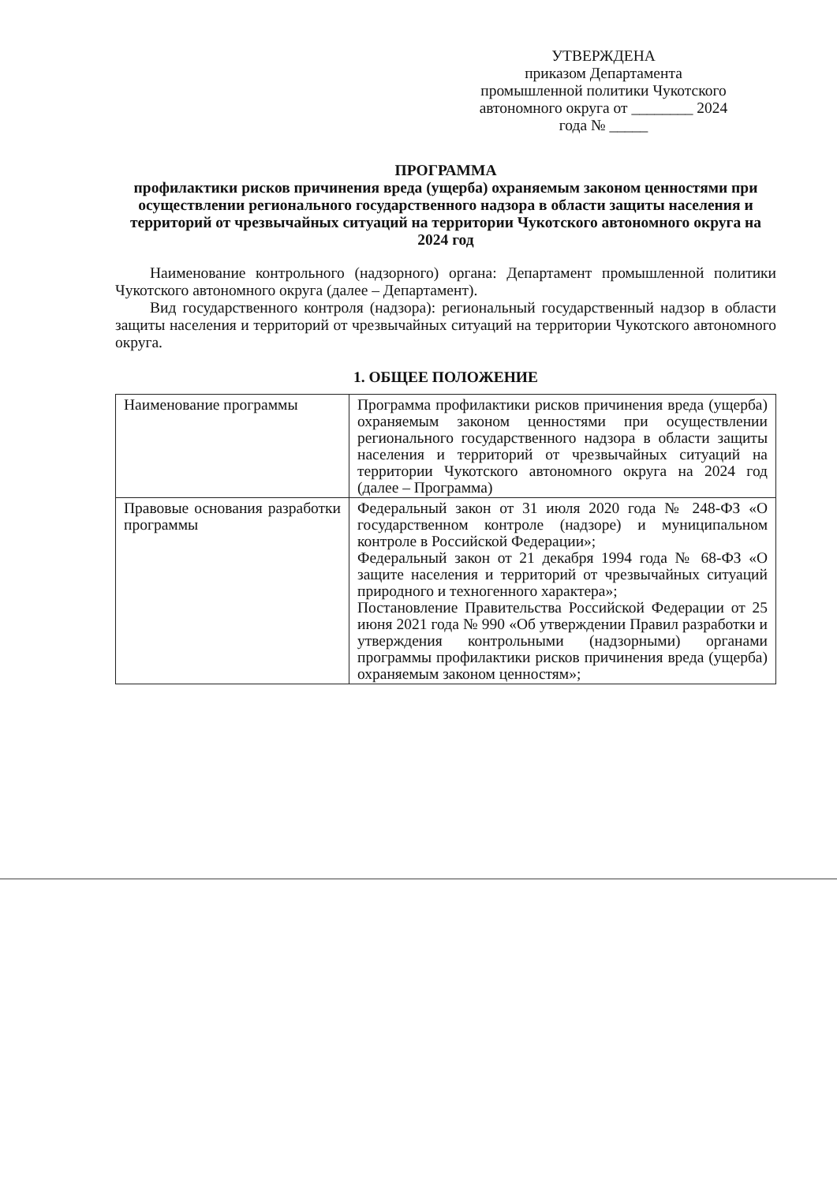УТВЕРЖДЕНА
приказом Департамента
промышленной политики Чукотского
автономного округа от ________ 2024
года № _____
ПРОГРАММА
профилактики рисков причинения вреда (ущерба) охраняемым законом ценностями при осуществлении регионального государственного надзора в области защиты населения и территорий от чрезвычайных ситуаций на территории Чукотского автономного округа на 2024 год
Наименование контрольного (надзорного) органа: Департамент промышленной политики Чукотского автономного округа (далее – Департамент).
Вид государственного контроля (надзора): региональный государственный надзор в области защиты населения и территорий от чрезвычайных ситуаций на территории Чукотского автономного округа.
1. ОБЩЕЕ ПОЛОЖЕНИЕ
| Наименование программы | Программа профилактики рисков причинения вреда (ущерба) охраняемым законом ценностями при осуществлении регионального государственного надзора в области защиты населения и территорий от чрезвычайных ситуаций на территории Чукотского автономного округа на 2024 год (далее – Программа) |
| Правовые основания разработки программы | Федеральный закон от 31 июля 2020 года № 248-ФЗ «О государственном контроле (надзоре) и муниципальном контроле в Российской Федерации»; Федеральный закон от 21 декабря 1994 года № 68-ФЗ «О защите населения и территорий от чрезвычайных ситуаций природного и техногенного характера»; Постановление Правительства Российской Федерации от 25 июня 2021 года № 990 «Об утверждении Правил разработки и утверждения контрольными (надзорными) органами программы профилактики рисков причинения вреда (ущерба) охраняемым законом ценностям»; |